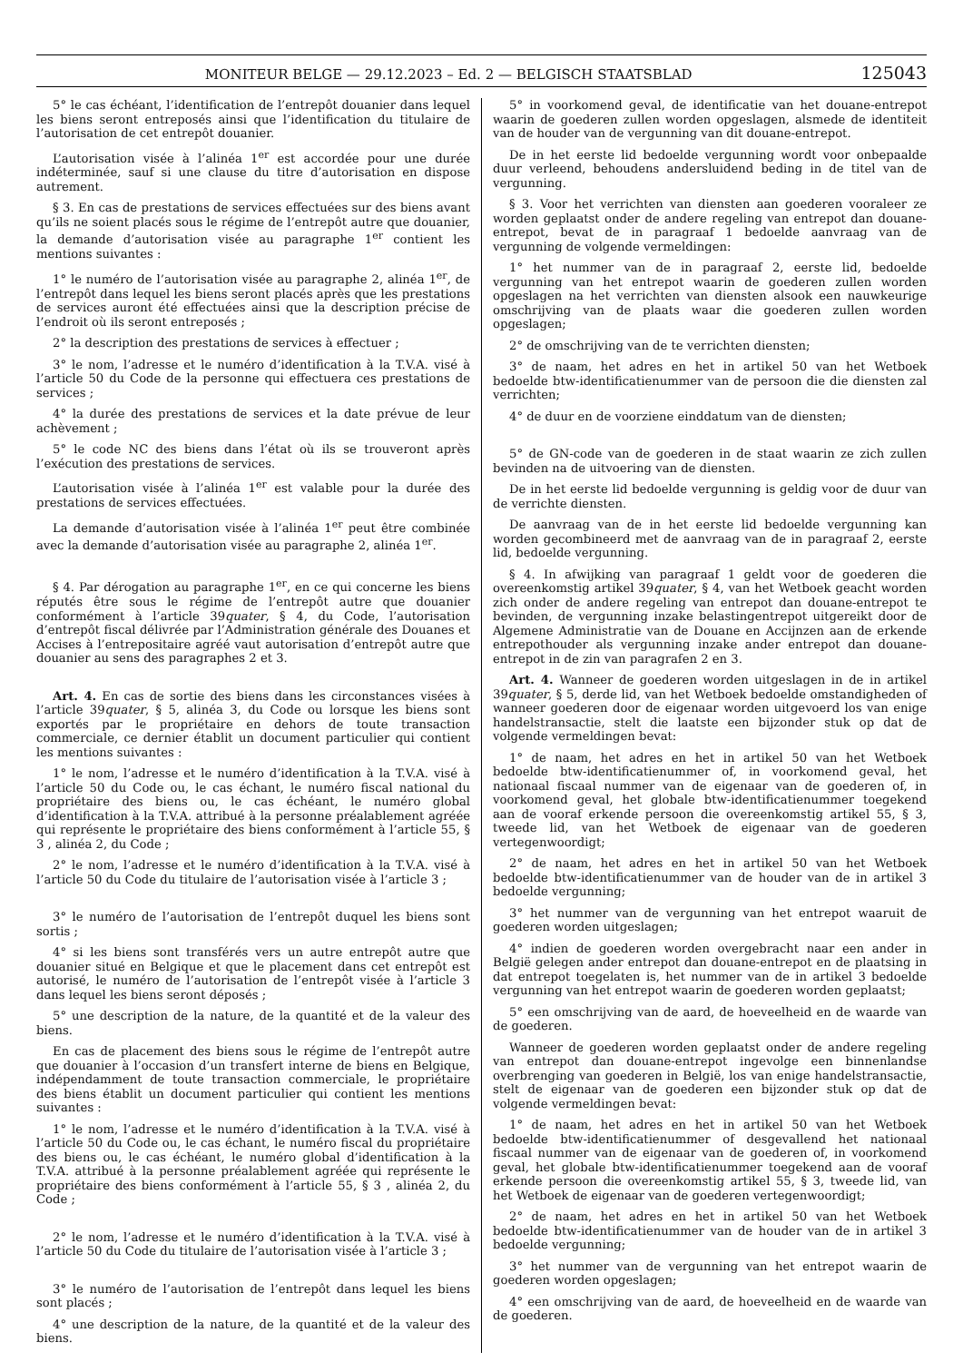MONITEUR BELGE — 29.12.2023 – Ed. 2 — BELGISCH STAATSBLAD 125043
5° le cas échéant, l’identification de l’entrepôt douanier dans lequel les biens seront entreposés ainsi que l’identification du titulaire de l’autorisation de cet entrepôt douanier.
L’autorisation visée à l’alinéa 1<sup>er</sup> est accordée pour une durée indéterminée, sauf si une clause du titre d’autorisation en dispose autrement.
§ 3. En cas de prestations de services effectuées sur des biens avant qu’ils ne soient placés sous le régime de l’entrepôt autre que douanier, la demande d’autorisation visée au paragraphe 1<sup>er</sup> contient les mentions suivantes :
1° le numéro de l’autorisation visée au paragraphe 2, alinéa 1<sup>er</sup>, de l’entrepôt dans lequel les biens seront placés après que les prestations de services auront été effectuées ainsi que la description précise de l’endroit où ils seront entreposés ;
2° la description des prestations de services à effectuer ;
3° le nom, l’adresse et le numéro d’identification à la T.V.A. visé à l’article 50 du Code de la personne qui effectuera ces prestations de services ;
4° la durée des prestations de services et la date prévue de leur achèvement ;
5° le code NC des biens dans l’état où ils se trouveront après l’exécution des prestations de services.
L’autorisation visée à l’alinéa 1<sup>er</sup> est valable pour la durée des prestations de services effectuées.
La demande d’autorisation visée à l’alinéa 1<sup>er</sup> peut être combinée avec la demande d’autorisation visée au paragraphe 2, alinéa 1<sup>er</sup>.
§ 4. Par dérogation au paragraphe 1<sup>er</sup>, en ce qui concerne les biens réputés être sous le régime de l’entrepôt autre que douanier conformément à l’article 39quater, § 4, du Code, l’autorisation d’entrepôt fiscal délivrée par l’Administration générale des Douanes et Accises à l’entrepositaire agréé vaut autorisation d’entrepôt autre que douanier au sens des paragraphes 2 et 3.
Art. 4. En cas de sortie des biens dans les circonstances visées à l’article 39quater, § 5, alinéa 3, du Code ou lorsque les biens sont exportés par le propriétaire en dehors de toute transaction commerciale, ce dernier établit un document particulier qui contient les mentions suivantes :
1° le nom, l’adresse et le numéro d’identification à la T.V.A. visé à l’article 50 du Code ou, le cas échant, le numéro fiscal national du propriétaire des biens ou, le cas échéant, le numéro global d’identification à la T.V.A. attribué à la personne préalablement agréée qui représente le propriétaire des biens conformément à l’article 55, § 3 , alinéa 2, du Code ;
2° le nom, l’adresse et le numéro d’identification à la T.V.A. visé à l’article 50 du Code du titulaire de l’autorisation visée à l’article 3 ;
3° le numéro de l’autorisation de l’entrepôt duquel les biens sont sortis ;
4° si les biens sont transférés vers un autre entrepôt autre que douanier situé en Belgique et que le placement dans cet entrepôt est autorisé, le numéro de l’autorisation de l’entrepôt visée à l’article 3 dans lequel les biens seront déposés ;
5° une description de la nature, de la quantité et de la valeur des biens.
En cas de placement des biens sous le régime de l’entrepôt autre que douanier à l’occasion d’un transfert interne de biens en Belgique, indépendamment de toute transaction commerciale, le propriétaire des biens établit un document particulier qui contient les mentions suivantes :
1° le nom, l’adresse et le numéro d’identification à la T.V.A. visé à l’article 50 du Code ou, le cas échant, le numéro fiscal du propriétaire des biens ou, le cas échéant, le numéro global d’identification à la T.V.A. attribué à la personne préalablement agréée qui représente le propriétaire des biens conformément à l’article 55, § 3 , alinéa 2, du Code ;
2° le nom, l’adresse et le numéro d’identification à la T.V.A. visé à l’article 50 du Code du titulaire de l’autorisation visée à l’article 3 ;
3° le numéro de l’autorisation de l’entrepôt dans lequel les biens sont placés ;
4° une description de la nature, de la quantité et de la valeur des biens.
5° in voorkomend geval, de identificatie van het douane-entrepot waarin de goederen zullen worden opgeslagen, alsmede de identiteit van de houder van de vergunning van dit douane-entrepot.
De in het eerste lid bedoelde vergunning wordt voor onbepaalde duur verleend, behoudens andersluidend beding in de titel van de vergunning.
§ 3. Voor het verrichten van diensten aan goederen vooraleer ze worden geplaatst onder de andere regeling van entrepot dan douane-entrepot, bevat de in paragraaf 1 bedoelde aanvraag van de vergunning de volgende vermeldingen:
1° het nummer van de in paragraaf 2, eerste lid, bedoelde vergunning van het entrepot waarin de goederen zullen worden opgeslagen na het verrichten van diensten alsook een nauwkeurige omschrijving van de plaats waar die goederen zullen worden opgeslagen;
2° de omschrijving van de te verrichten diensten;
3° de naam, het adres en het in artikel 50 van het Wetboek bedoelde btw-identificatienummer van de persoon die die diensten zal verrichten;
4° de duur en de voorziene einddatum van de diensten;
5° de GN-code van de goederen in de staat waarin ze zich zullen bevinden na de uitvoering van de diensten.
De in het eerste lid bedoelde vergunning is geldig voor de duur van de verrichte diensten.
De aanvraag van de in het eerste lid bedoelde vergunning kan worden gecombineerd met de aanvraag van de in paragraaf 2, eerste lid, bedoelde vergunning.
§ 4. In afwijking van paragraaf 1 geldt voor de goederen die overeenkomstig artikel 39quater, § 4, van het Wetboek geacht worden zich onder de andere regeling van entrepot dan douane-entrepot te bevinden, de vergunning inzake belastingentrepot uitgereikt door de Algemene Administratie van de Douane en Accijnzen aan de erkende entrepothouder als vergunning inzake ander entrepot dan douane-entrepot in de zin van paragrafen 2 en 3.
Art. 4. Wanneer de goederen worden uitgeslagen in de in artikel 39quater, § 5, derde lid, van het Wetboek bedoelde omstandigheden of wanneer goederen door de eigenaar worden uitgevoerd los van enige handelstransactie, stelt die laatste een bijzonder stuk op dat de volgende vermeldingen bevat:
1° de naam, het adres en het in artikel 50 van het Wetboek bedoelde btw-identificatienummer of, in voorkomend geval, het nationaal fiscaal nummer van de eigenaar van de goederen of, in voorkomend geval, het globale btw-identificatienummer toegekend aan de vooraf erkende persoon die overeenkomstig artikel 55, § 3, tweede lid, van het Wetboek de eigenaar van de goederen vertegenwoordigt;
2° de naam, het adres en het in artikel 50 van het Wetboek bedoelde btw-identificatienummer van de houder van de in artikel 3 bedoelde vergunning;
3° het nummer van de vergunning van het entrepot waaruit de goederen worden uitgeslagen;
4° indien de goederen worden overgebracht naar een ander in België gelegen ander entrepot dan douane-entrepot en de plaatsing in dat entrepot toegelaten is, het nummer van de in artikel 3 bedoelde vergunning van het entrepot waarin de goederen worden geplaatst;
5° een omschrijving van de aard, de hoeveelheid en de waarde van de goederen.
Wanneer de goederen worden geplaatst onder de andere regeling van entrepot dan douane-entrepot ingevolge een binnenlandse overbrenging van goederen in België, los van enige handelstransactie, stelt de eigenaar van de goederen een bijzonder stuk op dat de volgende vermeldingen bevat:
1° de naam, het adres en het in artikel 50 van het Wetboek bedoelde btw-identificatienummer of desgevallend het nationaal fiscaal nummer van de eigenaar van de goederen of, in voorkomend geval, het globale btw-identificatienummer toegekend aan de vooraf erkende persoon die overeenkomstig artikel 55, § 3, tweede lid, van het Wetboek de eigenaar van de goederen vertegenwoordigt;
2° de naam, het adres en het in artikel 50 van het Wetboek bedoelde btw-identificatienummer van de houder van de in artikel 3 bedoelde vergunning;
3° het nummer van de vergunning van het entrepot waarin de goederen worden opgeslagen;
4° een omschrijving van de aard, de hoeveelheid en de waarde van de goederen.